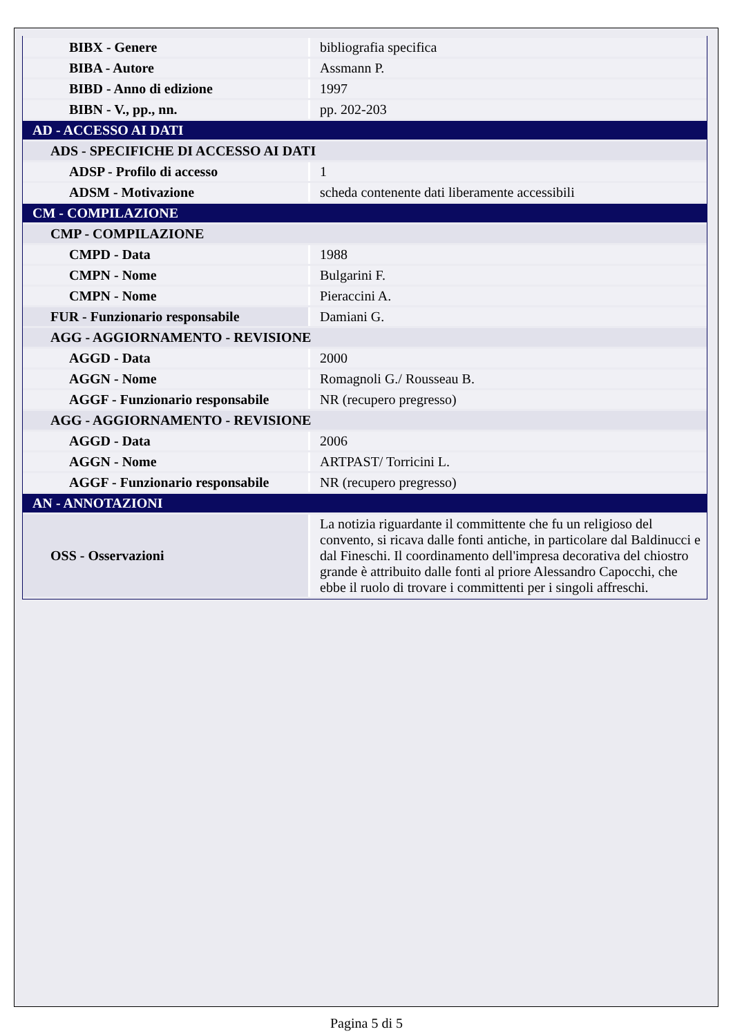| BIBX - Genere | bibliografia specifica |
| BIBA - Autore | Assmann P. |
| BIBD - Anno di edizione | 1997 |
| BIBN - V., pp., nn. | pp. 202-203 |
| AD - ACCESSO AI DATI | |
| ADS - SPECIFICHE DI ACCESSO AI DATI | |
| ADSP - Profilo di accesso | 1 |
| ADSM - Motivazione | scheda contenente dati liberamente accessibili |
| CM - COMPILAZIONE | |
| CMP - COMPILAZIONE | |
| CMPD - Data | 1988 |
| CMPN - Nome | Bulgarini F. |
| CMPN - Nome | Pieraccini A. |
| FUR - Funzionario responsabile | Damiani G. |
| AGG - AGGIORNAMENTO - REVISIONE | |
| AGGD - Data | 2000 |
| AGGN - Nome | Romagnoli G./ Rousseau B. |
| AGGF - Funzionario responsabile | NR (recupero pregresso) |
| AGG - AGGIORNAMENTO - REVISIONE | |
| AGGD - Data | 2006 |
| AGGN - Nome | ARTPAST/ Torricini L. |
| AGGF - Funzionario responsabile | NR (recupero pregresso) |
| AN - ANNOTAZIONI | |
| OSS - Osservazioni | La notizia riguardante il committente che fu un religioso del convento, si ricava dalle fonti antiche, in particolare dal Baldinucci e dal Fineschi. Il coordinamento dell'impresa decorativa del chiostro grande è attribuito dalle fonti al priore Alessandro Capocchi, che ebbe il ruolo di trovare i committenti per i singoli affreschi. |
Pagina 5 di 5